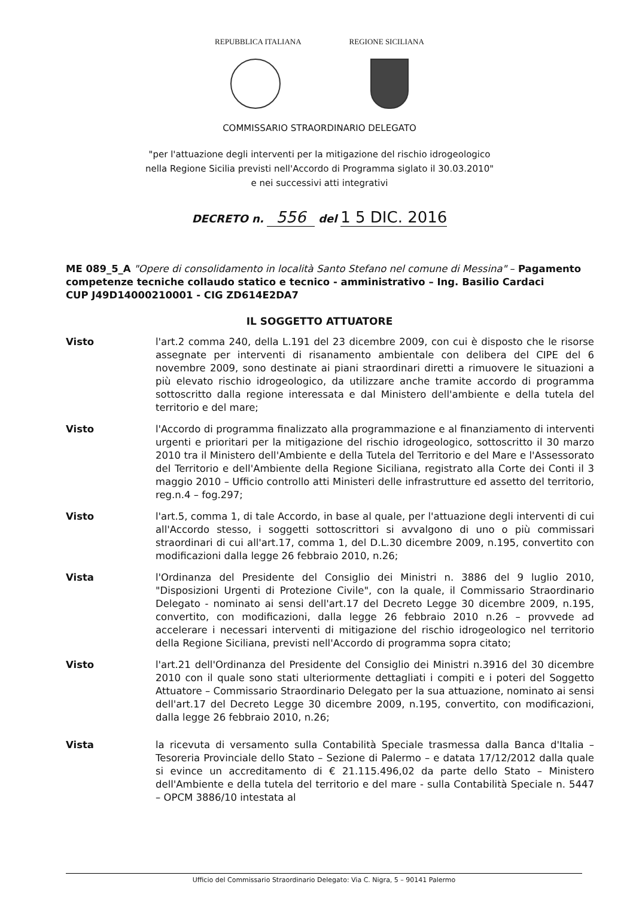REPUBBLICA ITALIANA REGIONE SICILIANA
COMMISSARIO STRAORDINARIO DELEGATO
"per l'attuazione degli interventi per la mitigazione del rischio idrogeologico
nella Regione Sicilia previsti nell'Accordo di Programma siglato il 30.03.2010"
e nei successivi atti integrativi
DECRETO n. 556 del 1 5 DIC. 2016
ME 089_5_A "Opere di consolidamento in località Santo Stefano nel comune di Messina" – Pagamento competenze tecniche collaudo statico e tecnico - amministrativo – Ing. Basilio Cardaci
CUP J49D14000210001 - CIG ZD614E2DA7
IL SOGGETTO ATTUATORE
Visto l'art.2 comma 240, della L.191 del 23 dicembre 2009, con cui è disposto che le risorse assegnate per interventi di risanamento ambientale con delibera del CIPE del 6 novembre 2009, sono destinate ai piani straordinari diretti a rimuovere le situazioni a più elevato rischio idrogeologico, da utilizzare anche tramite accordo di programma sottoscritto dalla regione interessata e dal Ministero dell'ambiente e della tutela del territorio e del mare;
Visto l'Accordo di programma finalizzato alla programmazione e al finanziamento di interventi urgenti e prioritari per la mitigazione del rischio idrogeologico, sottoscritto il 30 marzo 2010 tra il Ministero dell'Ambiente e della Tutela del Territorio e del Mare e l'Assessorato del Territorio e dell'Ambiente della Regione Siciliana, registrato alla Corte dei Conti il 3 maggio 2010 – Ufficio controllo atti Ministeri delle infrastrutture ed assetto del territorio, reg.n.4 – fog.297;
Visto l'art.5, comma 1, di tale Accordo, in base al quale, per l'attuazione degli interventi di cui all'Accordo stesso, i soggetti sottoscrittori si avvalgono di uno o più commissari straordinari di cui all'art.17, comma 1, del D.L.30 dicembre 2009, n.195, convertito con modificazioni dalla legge 26 febbraio 2010, n.26;
Vista l'Ordinanza del Presidente del Consiglio dei Ministri n. 3886 del 9 luglio 2010, "Disposizioni Urgenti di Protezione Civile", con la quale, il Commissario Straordinario Delegato - nominato ai sensi dell'art.17 del Decreto Legge 30 dicembre 2009, n.195, convertito, con modificazioni, dalla legge 26 febbraio 2010 n.26 – provvede ad accelerare i necessari interventi di mitigazione del rischio idrogeologico nel territorio della Regione Siciliana, previsti nell'Accordo di programma sopra citato;
Visto l'art.21 dell'Ordinanza del Presidente del Consiglio dei Ministri n.3916 del 30 dicembre 2010 con il quale sono stati ulteriormente dettagliati i compiti e i poteri del Soggetto Attuatore – Commissario Straordinario Delegato per la sua attuazione, nominato ai sensi dell'art.17 del Decreto Legge 30 dicembre 2009, n.195, convertito, con modificazioni, dalla legge 26 febbraio 2010, n.26;
Vista la ricevuta di versamento sulla Contabilità Speciale trasmessa dalla Banca d'Italia – Tesoreria Provinciale dello Stato – Sezione di Palermo – e datata 17/12/2012 dalla quale si evince un accreditamento di € 21.115.496,02 da parte dello Stato – Ministero dell'Ambiente e della tutela del territorio e del mare - sulla Contabilità Speciale n. 5447 – OPCM 3886/10 intestata al
Ufficio del Commissario Straordinario Delegato: Via C. Nigra, 5 – 90141 Palermo